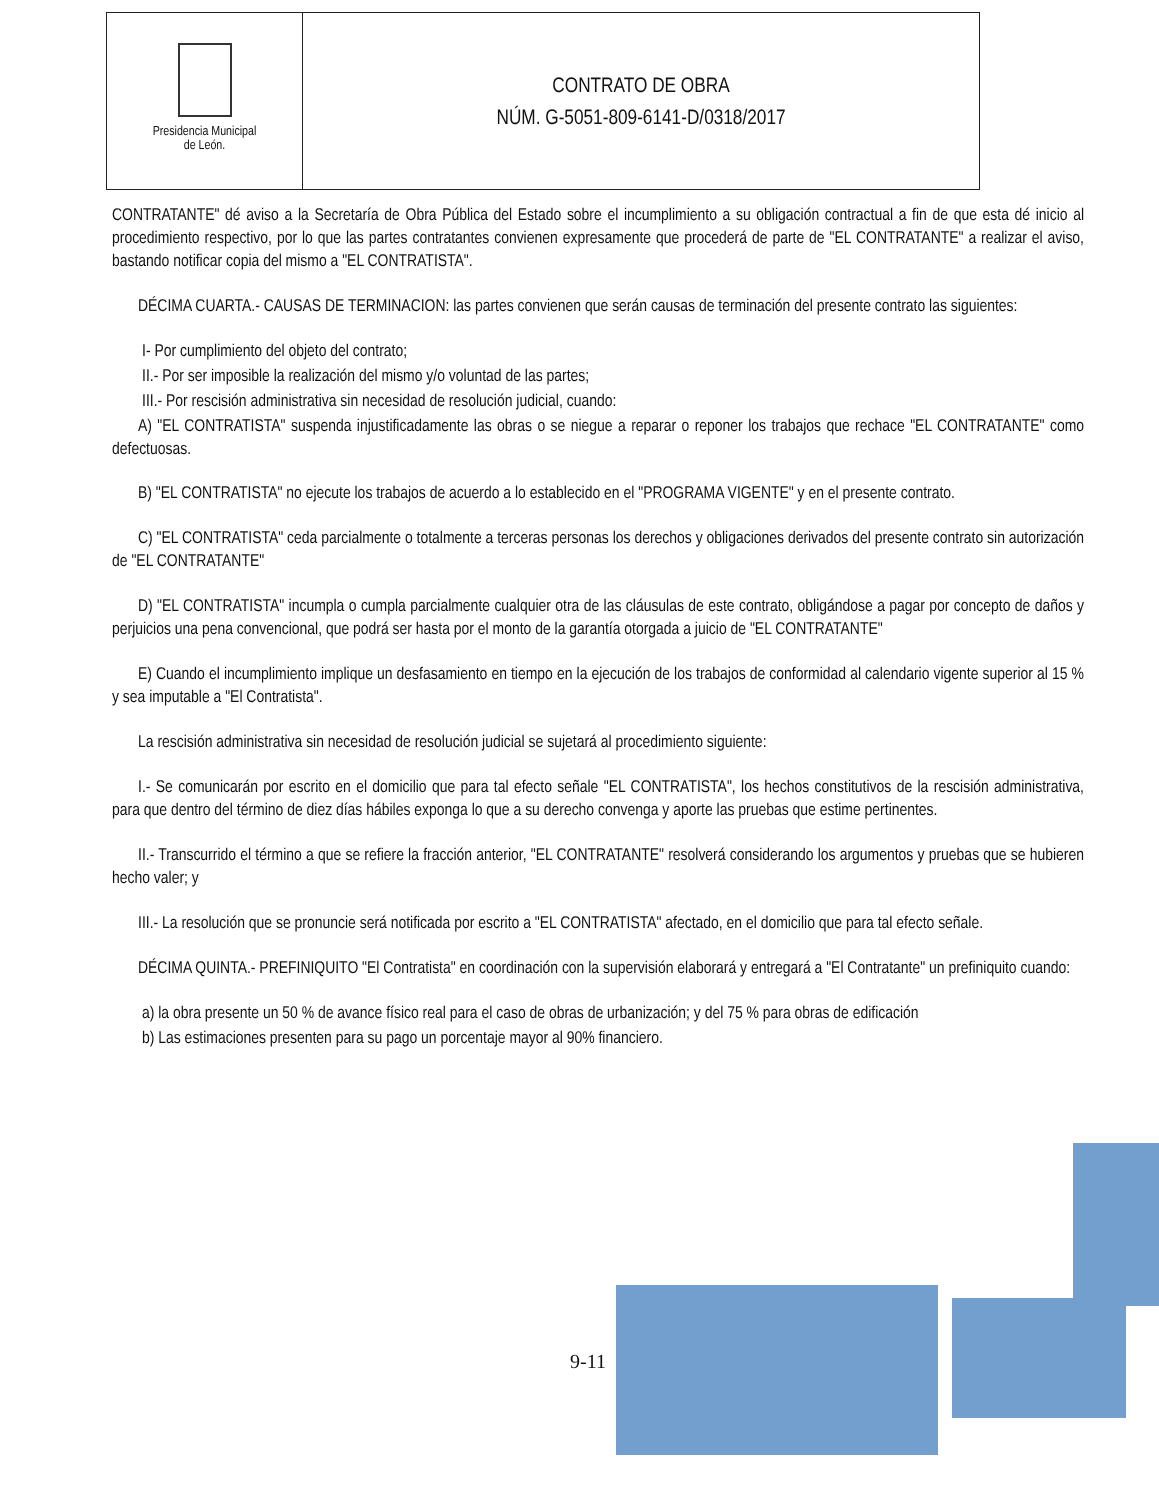Presidencia Municipal
de León.
CONTRATO DE OBRA
NÚM. G-5051-809-6141-D/0318/2017
CONTRATANTE" dé aviso a la Secretaría de Obra Pública del Estado sobre el incumplimiento a su obligación contractual a fin de que esta dé inicio al procedimiento respectivo, por lo que las partes contratantes convienen expresamente que procederá de parte de "EL CONTRATANTE" a realizar el aviso, bastando notificar copia del mismo a "EL CONTRATISTA".
DÉCIMA CUARTA.- CAUSAS DE TERMINACION: las partes convienen que serán causas de terminación del presente contrato las siguientes:
I- Por cumplimiento del objeto del contrato;
II.- Por ser imposible la realización del mismo y/o voluntad de las partes;
III.- Por rescisión administrativa sin necesidad de resolución judicial, cuando:
A) "EL CONTRATISTA" suspenda injustificadamente las obras o se niegue a reparar o reponer los trabajos que rechace "EL CONTRATANTE" como defectuosas.
B) "EL CONTRATISTA" no ejecute los trabajos de acuerdo a lo establecido en el "PROGRAMA VIGENTE" y en el presente contrato.
C) "EL CONTRATISTA" ceda parcialmente o totalmente a terceras personas los derechos y obligaciones derivados del presente contrato sin autorización de "EL CONTRATANTE"
D) "EL CONTRATISTA" incumpla o cumpla parcialmente cualquier otra de las cláusulas de este contrato, obligándose a pagar por concepto de daños y perjuicios una pena convencional, que podrá ser hasta por el monto de la garantía otorgada a juicio de "EL CONTRATANTE"
E) Cuando el incumplimiento implique un desfasamiento en tiempo en la ejecución de los trabajos de conformidad al calendario vigente superior al 15 % y sea imputable a "El Contratista".
La rescisión administrativa sin necesidad de resolución judicial se sujetará al procedimiento siguiente:
I.- Se comunicarán por escrito en el domicilio que para tal efecto señale "EL CONTRATISTA", los hechos constitutivos de la rescisión administrativa, para que dentro del término de diez días hábiles exponga lo que a su derecho convenga y aporte las pruebas que estime pertinentes.
II.- Transcurrido el término a que se refiere la fracción anterior, "EL CONTRATANTE" resolverá considerando los argumentos y pruebas que se hubieren hecho valer; y
III.- La resolución que se pronuncie será notificada por escrito a "EL CONTRATISTA" afectado, en el domicilio que para tal efecto señale.
DÉCIMA QUINTA.- PREFINIQUITO "El Contratista" en coordinación con la supervisión elaborará y entregará a "El Contratante" un prefiniquito cuando:
a) la obra presente un 50 % de avance físico real para el caso de obras de urbanización; y del 75 % para obras de edificación
b) Las estimaciones presenten para su pago un porcentaje mayor al 90% financiero.
9-11